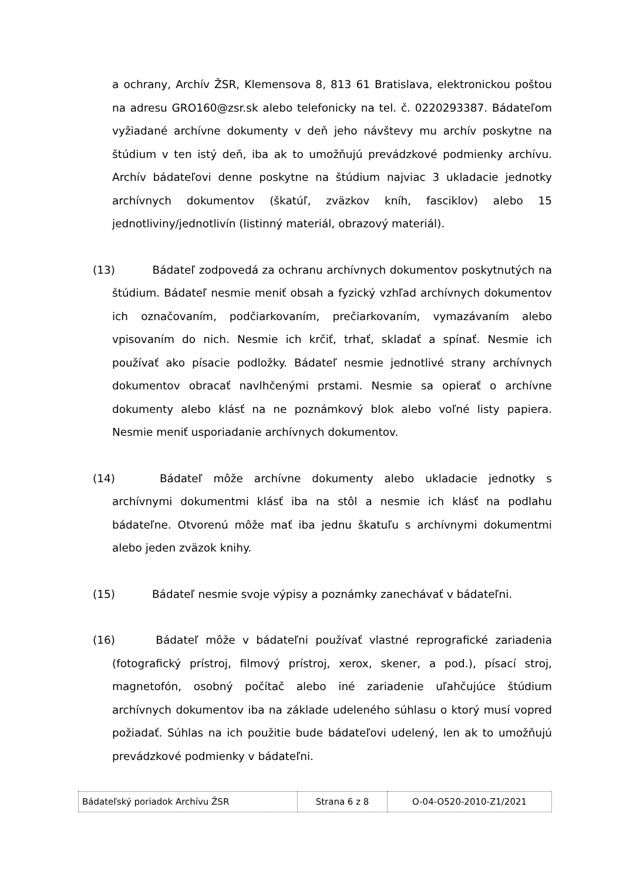a ochrany, Archív ŽSR, Klemensova 8, 813 61 Bratislava, elektronickou poštou na adresu GRO160@zsr.sk alebo telefonicky na tel. č. 0220293387. Bádateľom vyžiadané archívne dokumenty v deň jeho návštevy mu archív poskytne na štúdium v ten istý deň, iba ak to umožňujú prevádzkové podmienky archívu. Archív bádateľovi denne poskytne na štúdium najviac 3 ukladacie jednotky archívnych dokumentov (škatúľ, zväzkov kníh, fasciklov) alebo 15 jednotliviny/jednotlivín (listinný materiál, obrazový materiál).
(13) Bádateľ zodpovedá za ochranu archívnych dokumentov poskytnutých na štúdium. Bádateľ nesmie meniť obsah a fyzický vzhľad archívnych dokumentov ich označovaním, podčiarkovaním, prečiarkovaním, vymazávaním alebo vpisovaním do nich. Nesmie ich krčiť, trhať, skladať a spínať. Nesmie ich používať ako písacie podložky. Bádateľ nesmie jednotlivé strany archívnych dokumentov obracať navlhčenými prstami. Nesmie sa opierať o archívne dokumenty alebo klásť na ne poznámkový blok alebo voľné listy papiera. Nesmie meniť usporiadanie archívnych dokumentov.
(14) Bádateľ môže archívne dokumenty alebo ukladacie jednotky s archívnymi dokumentmi klásť iba na stôl a nesmie ich klásť na podlahu bádateľne. Otvorenú môže mať iba jednu škatuľu s archívnymi dokumentmi alebo jeden zväzok knihy.
(15) Bádateľ nesmie svoje výpisy a poznámky zanechávať v bádateľni.
(16) Bádateľ môže v bádateľni používať vlastné reprografické zariadenia (fotografický prístroj, filmový prístroj, xerox, skener, a pod.), písací stroj, magnetofón, osobný počítač alebo iné zariadenie uľahčujúce štúdium archívnych dokumentov iba na základe udeleného súhlasu o ktorý musí vopred požiadať. Súhlas na ich použitie bude bádateľovi udelený, len ak to umožňujú prevádzkové podmienky v bádateľni.
| Bádateľský poriadok Archívu ŽSR | Strana 6 z 8 | O-04-O520-2010-Z1/2021 |